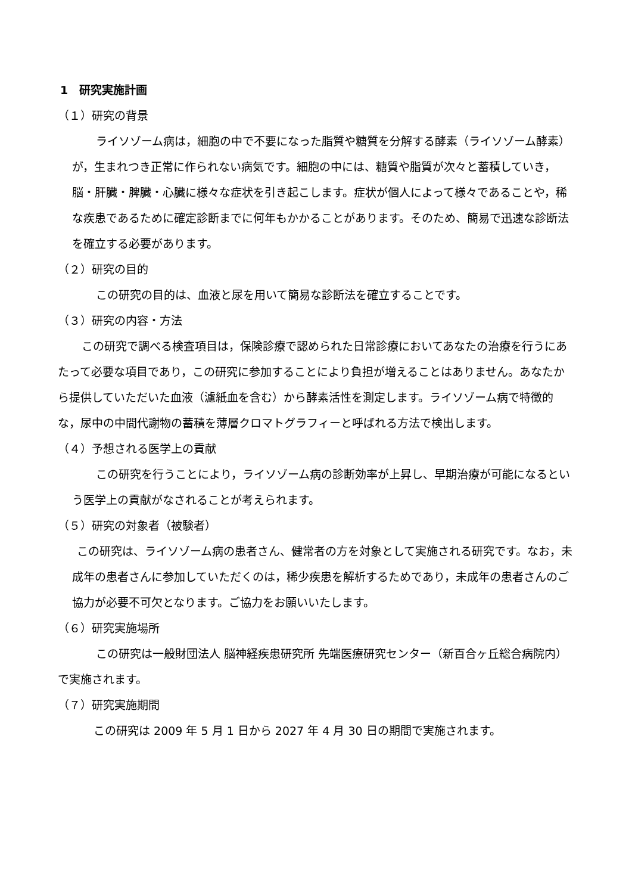1　研究実施計画
（１）研究の背景
ライソゾーム病は，細胞の中で不要になった脂質や糖質を分解する酵素（ライソゾーム酵素）が，生まれつき正常に作られない病気です。細胞の中には、糖質や脂質が次々と蓄積していき，脳・肝臓・脾臓・心臓に様々な症状を引き起こします。症状が個人によって様々であることや，稀な疾患であるために確定診断までに何年もかかることがあります。そのため、簡易で迅速な診断法を確立する必要があります。
（２）研究の目的
この研究の目的は、血液と尿を用いて簡易な診断法を確立することです。
（３）研究の内容・方法
この研究で調べる検査項目は，保険診療で認められた日常診療においてあなたの治療を行うにあたって必要な項目であり，この研究に参加することにより負担が増えることはありません。あなたから提供していただいた血液（濾紙血を含む）から酵素活性を測定します。ライソゾーム病で特徴的な，尿中の中間代謝物の蓄積を薄層クロマトグラフィーと呼ばれる方法で検出します。
（４）予想される医学上の貢献
この研究を行うことにより，ライソゾーム病の診断効率が上昇し、早期治療が可能になるという医学上の貢献がなされることが考えられます。
（５）研究の対象者（被験者）
この研究は、ライソゾーム病の患者さん、健常者の方を対象として実施される研究です。なお，未成年の患者さんに参加していただくのは，稀少疾患を解析するためであり，未成年の患者さんのご協力が必要不可欠となります。ご協力をお願いいたします。
（６）研究実施場所
この研究は一般財団法人 脳神経疾患研究所 先端医療研究センター（新百合ヶ丘総合病院内）で実施されます。
（７）研究実施期間
この研究は 2009 年 5 月 1 日から 2027 年 4 月 30 日の期間で実施されます。